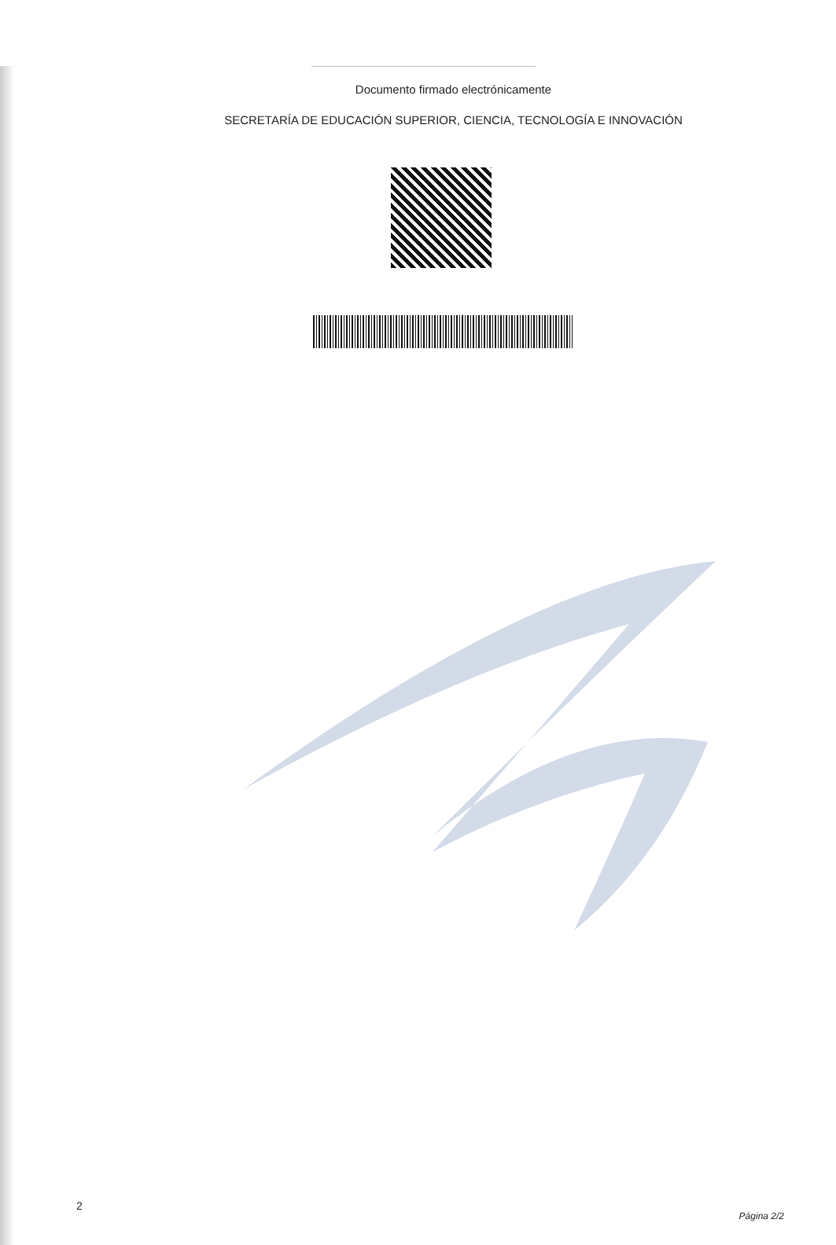Documento firmado electrónicamente
SECRETARÍA DE EDUCACIÓN SUPERIOR, CIENCIA, TECNOLOGÍA E INNOVACIÓN
2 Página 2/2